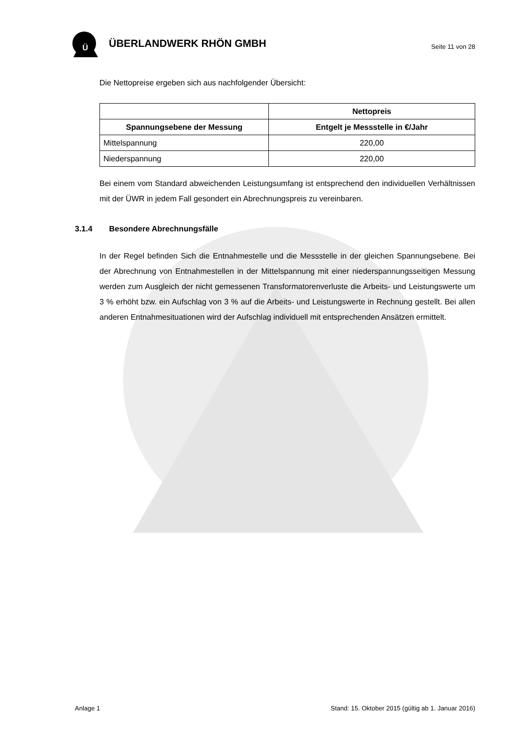Ü
ÜBERLANDWERK RHÖN GMBH
Seite 11 von 28
Die Nettopreise ergeben sich aus nachfolgender Übersicht:
| | Nettopreis |
| --- | --- |
| Spannungsebene der Messung | Entgelt je Messstelle in €/Jahr |
| Mittelspannung | 220,00 |
| Niederspannung | 220,00 |
Bei einem vom Standard abweichenden Leistungsumfang ist entsprechend den individuellen Verhältnissen mit der ÜWR in jedem Fall gesondert ein Abrechnungspreis zu vereinbaren.
3.1.4 Besondere Abrechnungsfälle
In der Regel befinden Sich die Entnahmestelle und die Messstelle in der gleichen Spannungsebene. Bei der Abrechnung von Entnahmestellen in der Mittelspannung mit einer niederspannungsseitigen Messung werden zum Ausgleich der nicht gemessenen Transformatorenverluste die Arbeits- und Leistungswerte um 3 % erhöht bzw. ein Aufschlag von 3 % auf die Arbeits- und Leistungswerte in Rechnung gestellt. Bei allen anderen Entnahmesituationen wird der Aufschlag individuell mit entsprechenden Ansätzen ermittelt.
Anlage 1 Stand: 15. Oktober 2015 (gültig ab 1. Januar 2016)